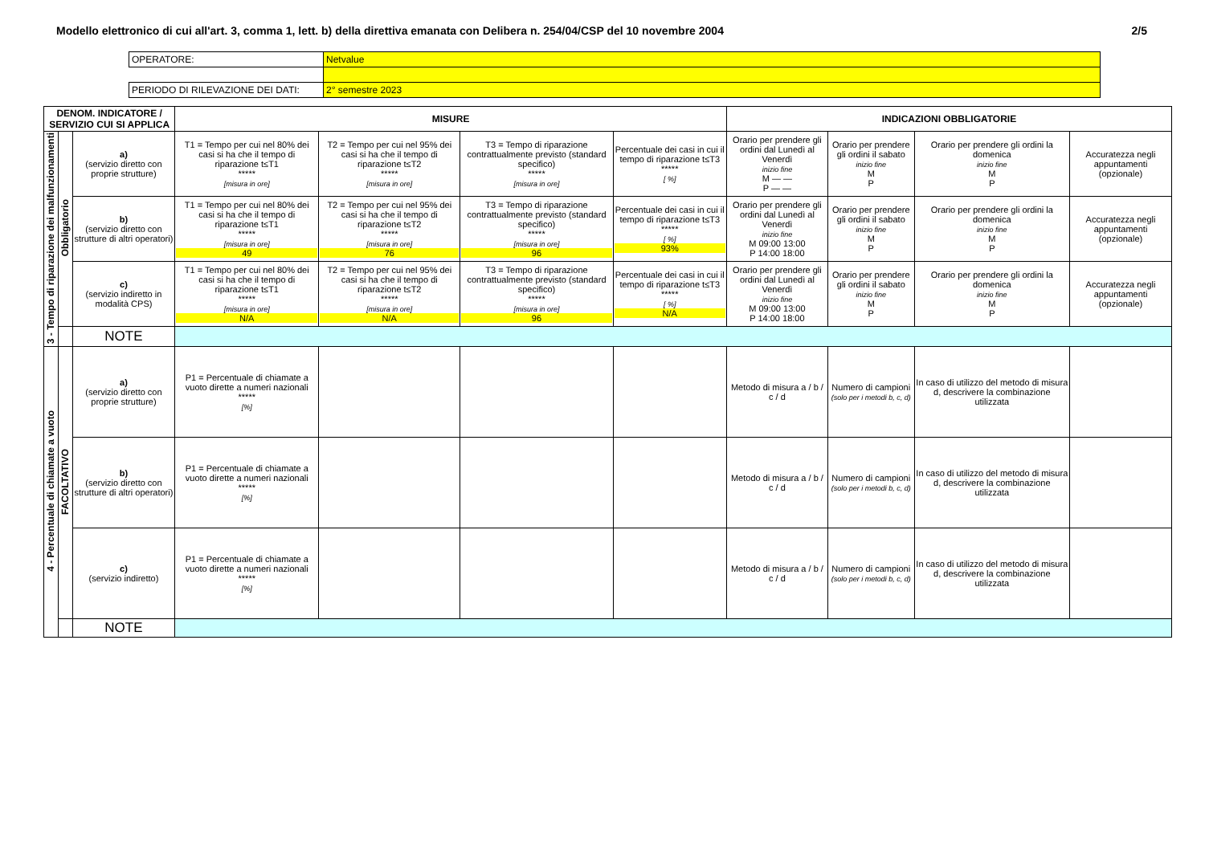Modello elettronico di cui all'art. 3, comma 1, lett. b) della direttiva emanata con Delibera n. 254/04/CSP del 10 novembre 2004 2/5
| OPERATORE: | Netvalue |
| PERIODO DI RILEVAZIONE DEI DATI: | 2° semestre 2023 |
| DENOM. INDICATORE / SERVIZIO CUI SI APPLICA | | | MISURE | | | | INDICAZIONI OBBLIGATORIE | | | |
| --- | --- | --- | --- | --- | --- | --- | --- | --- | --- | --- |
| 3 - Tempo di riparazione dei malfunzionamenti | Obbligatorio | a) (servizio diretto con proprie strutture) | T1 = Tempo per cui nel 80% dei casi si ha che il tempo di riparazione t≤T1 ***** [misura in ore] | T2 = Tempo per cui nel 95% dei casi si ha che il tempo di riparazione t≤T2 ***** [misura in ore] | T3 = Tempo di riparazione contrattualmente previsto (standard specifico) ***** [misura in ore] | Percentuale dei casi in cui il tempo di riparazione t≤T3 ***** [ %] | Orario per prendere gli ordini dal Lunedì al Venerdì inizio fine M — — P — — | Orario per prendere gli ordini il sabato inizio fine M P | Orario per prendere gli ordini la domenica inizio fine M P | Accuratezza negli appuntamenti (opzionale) |
| | | b) (servizio diretto con strutture di altri operatori) | T1 = Tempo per cui nel 80% dei casi si ha che il tempo di riparazione t≤T1 ***** [misura in ore] 49 | T2 = Tempo per cui nel 95% dei casi si ha che il tempo di riparazione t≤T2 ***** [misura in ore] 76 | T3 = Tempo di riparazione contrattualmente previsto (standard specifico) ***** [misura in ore] 96 | Percentuale dei casi in cui il tempo di riparazione t≤T3 ***** [ %] 93% | Orario per prendere gli ordini dal Lunedì al Venerdì inizio fine M 09:00 13:00 P 14:00 18:00 | Orario per prendere gli ordini il sabato inizio fine M P | Orario per prendere gli ordini la domenica inizio fine M P | Accuratezza negli appuntamenti (opzionale) |
| | | c) (servizio indiretto in modalità CPS) | T1 = Tempo per cui nel 80% dei casi si ha che il tempo di riparazione t≤T1 ***** [misura in ore] N/A | T2 = Tempo per cui nel 95% dei casi si ha che il tempo di riparazione t≤T2 ***** [misura in ore] N/A | T3 = Tempo di riparazione contrattualmente previsto (standard specifico) ***** [misura in ore] 96 | Percentuale dei casi in cui il tempo di riparazione t≤T3 ***** [ %] N/A | Orario per prendere gli ordini dal Lunedì al Venerdì inizio fine M 09:00 13:00 P 14:00 18:00 | Orario per prendere gli ordini il sabato inizio fine M P | Orario per prendere gli ordini la domenica inizio fine M P | Accuratezza negli appuntamenti (opzionale) |
| | | NOTE | | | | | | | | |
| 4 - Percentuale di chiamate a vuoto | FACOLTATIVO | a) (servizio diretto con proprie strutture) | P1 = Percentuale di chiamate a vuoto dirette a numeri nazionali ***** [%] | | | | Metodo di misura a / b / c / d | Numero di campioni (solo per i metodi b, c, d) | In caso di utilizzo del metodo di misura d, descrivere la combinazione utilizzata | |
| | | b) (servizio diretto con strutture di altri operatori) | P1 = Percentuale di chiamate a vuoto dirette a numeri nazionali ***** [%] | | | | Metodo di misura a / b / c / d | Numero di campioni (solo per i metodi b, c, d) | In caso di utilizzo del metodo di misura d, descrivere la combinazione utilizzata | |
| | | c) (servizio indiretto) | P1 = Percentuale di chiamate a vuoto dirette a numeri nazionali ***** [%] | | | | Metodo di misura a / b / c / d | Numero di campioni (solo per i metodi b, c, d) | In caso di utilizzo del metodo di misura d, descrivere la combinazione utilizzata | |
| | | NOTE | | | | | | | | |